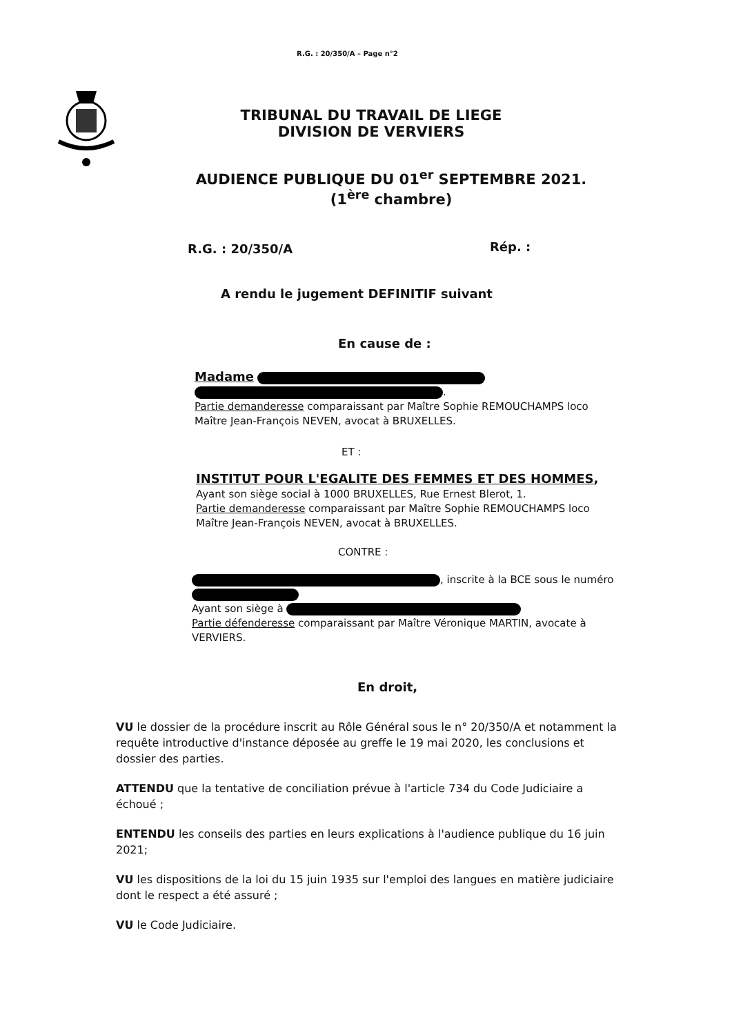R.G. : 20/350/A – Page n°2
TRIBUNAL DU TRAVAIL DE LIEGE
DIVISION DE VERVIERS
AUDIENCE PUBLIQUE DU 01<sup>er</sup> SEPTEMBRE 2021.
(1<sup>ère</sup> chambre)
R.G. : 20/350/A Rép. :
A rendu le jugement DEFINITIF suivant
En cause de :
Madame
.
Partie demanderesse comparaissant par Maître Sophie REMOUCHAMPS loco Maître Jean-François NEVEN, avocat à BRUXELLES.
ET :
INSTITUT POUR L'EGALITE DES FEMMES ET DES HOMMES,
Ayant son siège social à 1000 BRUXELLES, Rue Ernest Blerot, 1.
Partie demanderesse comparaissant par Maître Sophie REMOUCHAMPS loco Maître Jean-François NEVEN, avocat à BRUXELLES.
CONTRE :
, inscrite à la BCE sous le numéro
Ayant son siège à
Partie défenderesse comparaissant par Maître Véronique MARTIN, avocate à VERVIERS.
En droit,
VU le dossier de la procédure inscrit au Rôle Général sous le n° 20/350/A et notamment la requête introductive d'instance déposée au greffe le 19 mai 2020, les conclusions et dossier des parties.
ATTENDU que la tentative de conciliation prévue à l'article 734 du Code Judiciaire a échoué ;
ENTENDU les conseils des parties en leurs explications à l'audience publique du 16 juin 2021;
VU les dispositions de la loi du 15 juin 1935 sur l'emploi des langues en matière judiciaire dont le respect a été assuré ;
VU le Code Judiciaire.